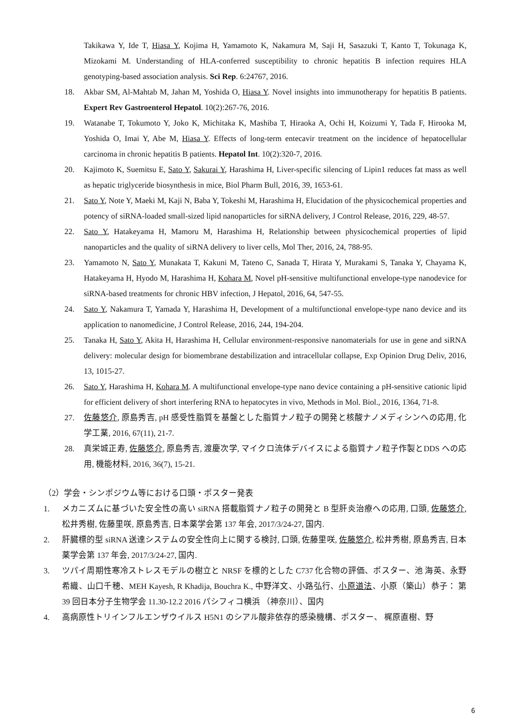Takikawa Y, Ide T, Hiasa Y, Kojima H, Yamamoto K, Nakamura M, Saji H, Sasazuki T, Kanto T, Tokunaga K, Mizokami M. Understanding of HLA-conferred susceptibility to chronic hepatitis B infection requires HLA genotyping-based association analysis. Sci Rep. 6:24767, 2016.
18. Akbar SM, Al-Mahtab M, Jahan M, Yoshida O, Hiasa Y. Novel insights into immunotherapy for hepatitis B patients. Expert Rev Gastroenterol Hepatol. 10(2):267-76, 2016.
19. Watanabe T, Tokumoto Y, Joko K, Michitaka K, Mashiba T, Hiraoka A, Ochi H, Koizumi Y, Tada F, Hirooka M, Yoshida O, Imai Y, Abe M, Hiasa Y. Effects of long-term entecavir treatment on the incidence of hepatocellular carcinoma in chronic hepatitis B patients. Hepatol Int. 10(2):320-7, 2016.
20. Kajimoto K, Suemitsu E, Sato Y, Sakurai Y, Harashima H, Liver-specific silencing of Lipin1 reduces fat mass as well as hepatic triglyceride biosynthesis in mice, Biol Pharm Bull, 2016, 39, 1653-61.
21. Sato Y, Note Y, Maeki M, Kaji N, Baba Y, Tokeshi M, Harashima H, Elucidation of the physicochemical properties and potency of siRNA-loaded small-sized lipid nanoparticles for siRNA delivery, J Control Release, 2016, 229, 48-57.
22. Sato Y, Hatakeyama H, Mamoru M, Harashima H, Relationship between physicochemical properties of lipid nanoparticles and the quality of siRNA delivery to liver cells, Mol Ther, 2016, 24, 788-95.
23. Yamamoto N, Sato Y, Munakata T, Kakuni M, Tateno C, Sanada T, Hirata Y, Murakami S, Tanaka Y, Chayama K, Hatakeyama H, Hyodo M, Harashima H, Kohara M, Novel pH-sensitive multifunctional envelope-type nanodevice for siRNA-based treatments for chronic HBV infection, J Hepatol, 2016, 64, 547-55.
24. Sato Y, Nakamura T, Yamada Y, Harashima H, Development of a multifunctional envelope-type nano device and its application to nanomedicine, J Control Release, 2016, 244, 194-204.
25. Tanaka H, Sato Y, Akita H, Harashima H, Cellular environment-responsive nanomaterials for use in gene and siRNA delivery: molecular design for biomembrane destabilization and intracellular collapse, Exp Opinion Drug Deliv, 2016, 13, 1015-27.
26. Sato Y, Harashima H, Kohara M. A multifunctional envelope-type nano device containing a pH-sensitive cationic lipid for efficient delivery of short interfering RNA to hepatocytes in vivo, Methods in Mol. Biol., 2016, 1364, 71-8.
27. 佐藤悠介, 原島秀吉, pH 感受性脂質を基盤とした脂質ナノ粒子の開発と核酸ナノメディシンへの応用, 化学工業, 2016, 67(11), 21-7.
28. 真栄城正寿, 佐藤悠介, 原島秀吉, 渡慶次学, マイクロ流体デバイスによる脂質ナノ粒子作製とDDS への応用, 機能材料, 2016, 36(7), 15-21.
（2）学会・シンポジウム等における口頭・ポスター発表
1. メカニズムに基づいた安全性の高い siRNA 搭載脂質ナノ粒子の開発と B 型肝炎治療への応用, 口頭, 佐藤悠介, 松井秀樹, 佐藤里咲, 原島秀吉, 日本薬学会第 137 年会, 2017/3/24-27, 国内.
2. 肝臓標的型 siRNA 送達システムの安全性向上に関する検討, 口頭, 佐藤里咲, 佐藤悠介, 松井秀樹, 原島秀吉, 日本薬学会第 137 年会, 2017/3/24-27, 国内.
3. ツパイ周期性寒冷ストレスモデルの樹立と NRSF を標的とした C737 化合物の評価、ポスター、池 海英、永野希織、山口千穂、MEH Kayesh, R Khadija, Bouchra K., 中野洋文、小路弘行、小原道法、小原（築山）恭子： 第 39 回日本分子生物学会 11.30-12.2 2016 パシフィコ横浜 （神奈川）、国内
4. 高病原性トリインフルエンザウイルス H5N1 のシアル酸非依存的感染機構、ポスター、 梶原直樹、野
6